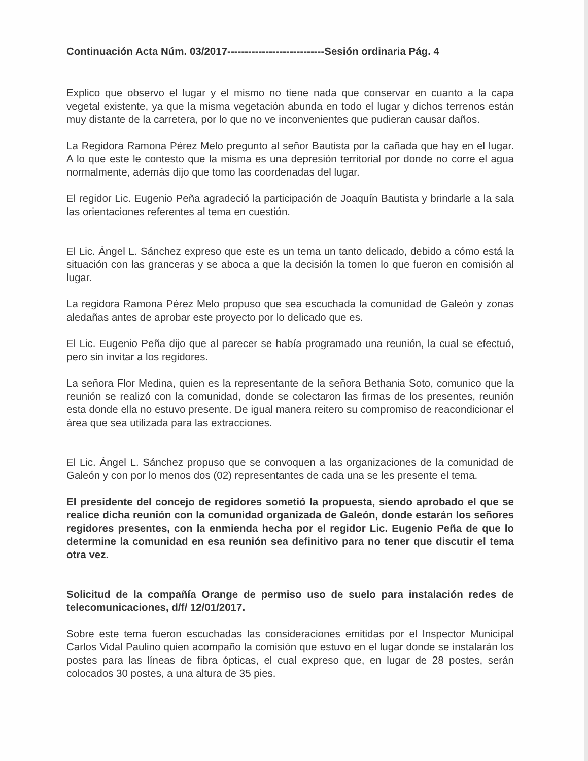Continuación Acta Núm. 03/2017----------------------------Sesión ordinaria Pág. 4
Explico que observo el lugar y el mismo no tiene nada que conservar en cuanto a la capa vegetal existente, ya que la misma vegetación abunda en todo el lugar y dichos terrenos están muy distante de la carretera, por lo que no ve inconvenientes que pudieran causar daños.
La Regidora Ramona Pérez Melo pregunto al señor Bautista por la cañada que hay en el lugar. A lo que este le contesto que la misma es una depresión territorial por donde no corre el agua normalmente, además dijo que tomo las coordenadas del lugar.
El regidor Lic. Eugenio Peña agradeció la participación de Joaquín Bautista y brindarle a la sala las orientaciones referentes al tema en cuestión.
El Lic. Ángel L. Sánchez expreso que este es un tema un tanto delicado, debido a cómo está la situación con las granceras y se aboca a que la decisión la tomen lo que fueron en comisión al lugar.
La regidora Ramona Pérez Melo propuso que sea escuchada la comunidad de Galeón y zonas aledañas antes de aprobar este proyecto por lo delicado que es.
El Lic. Eugenio Peña dijo que al parecer se había programado una reunión, la cual se efectuó, pero sin invitar a los regidores.
La señora Flor Medina, quien es la representante de la señora Bethania Soto, comunico que la reunión se realizó con la comunidad, donde se colectaron las firmas de los presentes, reunión esta donde ella no estuvo presente. De igual manera reitero su compromiso de reacondicionar el área que sea utilizada para las extracciones.
El Lic. Ángel L. Sánchez propuso que se convoquen a las organizaciones de la comunidad de Galeón y con por lo menos dos (02) representantes de cada una se les presente el tema.
El presidente del concejo de regidores sometió la propuesta, siendo aprobado el que se realice dicha reunión con la comunidad organizada de Galeón, donde estarán los señores regidores presentes, con la enmienda hecha por el regidor Lic. Eugenio Peña de que lo determine la comunidad en esa reunión sea definitivo para no tener que discutir el tema otra vez.
Solicitud de la compañía Orange de permiso uso de suelo para instalación redes de telecomunicaciones, d/f/ 12/01/2017.
Sobre este tema fueron escuchadas las consideraciones emitidas por el Inspector Municipal Carlos Vidal Paulino quien acompaño la comisión que estuvo en el lugar donde se instalarán los postes para las líneas de fibra ópticas, el cual expreso que, en lugar de 28 postes, serán colocados 30 postes, a una altura de 35 pies.